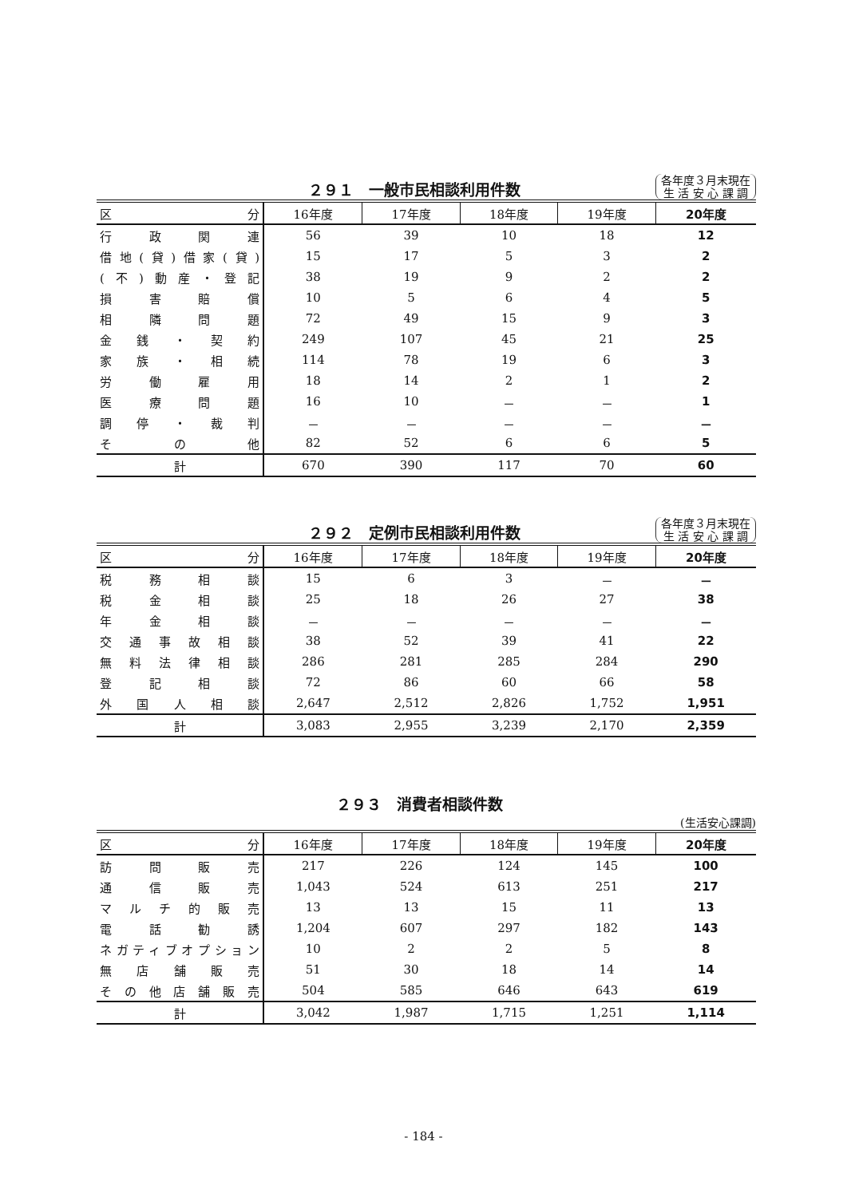２９１　一般市民相談利用件数 各年度３月末現在
生 活 安 心 課 調
| 区 分 | 16年度 | 17年度 | 18年度 | 19年度 | 20年度 |
| --- | --- | --- | --- | --- | --- |
| 行政関連 | 56 | 39 | 10 | 18 | 12 |
| 借地(貸)借家(貸) | 15 | 17 | 5 | 3 | 2 |
| (不)動産・登記 | 38 | 19 | 9 | 2 | 2 |
| 損害賠償 | 10 | 5 | 6 | 4 | 5 |
| 相隣問題 | 72 | 49 | 15 | 9 | 3 |
| 金銭・契約 | 249 | 107 | 45 | 21 | 25 |
| 家族・相続 | 114 | 78 | 19 | 6 | 3 |
| 労働雇用 | 18 | 14 | 2 | 1 | 2 |
| 医療問題 | 16 | 10 | － | － | 1 |
| 調停・裁判 | － | － | － | － | － |
| その他 | 82 | 52 | 6 | 6 | 5 |
| 計 | 670 | 390 | 117 | 70 | 60 |
２９２　定例市民相談利用件数 各年度３月末現在
生 活 安 心 課 調
| 区 分 | 16年度 | 17年度 | 18年度 | 19年度 | 20年度 |
| --- | --- | --- | --- | --- | --- |
| 税務相談 | 15 | 6 | 3 | － | － |
| 税金相談 | 25 | 18 | 26 | 27 | 38 |
| 年金相談 | － | － | － | － | － |
| 交通事故相談 | 38 | 52 | 39 | 41 | 22 |
| 無料法律相談 | 286 | 281 | 285 | 284 | 290 |
| 登記相談 | 72 | 86 | 60 | 66 | 58 |
| 外国人相談 | 2,647 | 2,512 | 2,826 | 1,752 | 1,951 |
| 計 | 3,083 | 2,955 | 3,239 | 2,170 | 2,359 |
２９３　消費者相談件数 (生活安心課調)
| 区 分 | 16年度 | 17年度 | 18年度 | 19年度 | 20年度 |
| --- | --- | --- | --- | --- | --- |
| 訪問販売 | 217 | 226 | 124 | 145 | 100 |
| 通信販売 | 1,043 | 524 | 613 | 251 | 217 |
| マルチ的販売 | 13 | 13 | 15 | 11 | 13 |
| 電話勧誘 | 1,204 | 607 | 297 | 182 | 143 |
| ネガティブオプション | 10 | 2 | 2 | 5 | 8 |
| 無店舗販売 | 51 | 30 | 18 | 14 | 14 |
| その他店舗販売 | 504 | 585 | 646 | 643 | 619 |
| 計 | 3,042 | 1,987 | 1,715 | 1,251 | 1,114 |
- 184 -